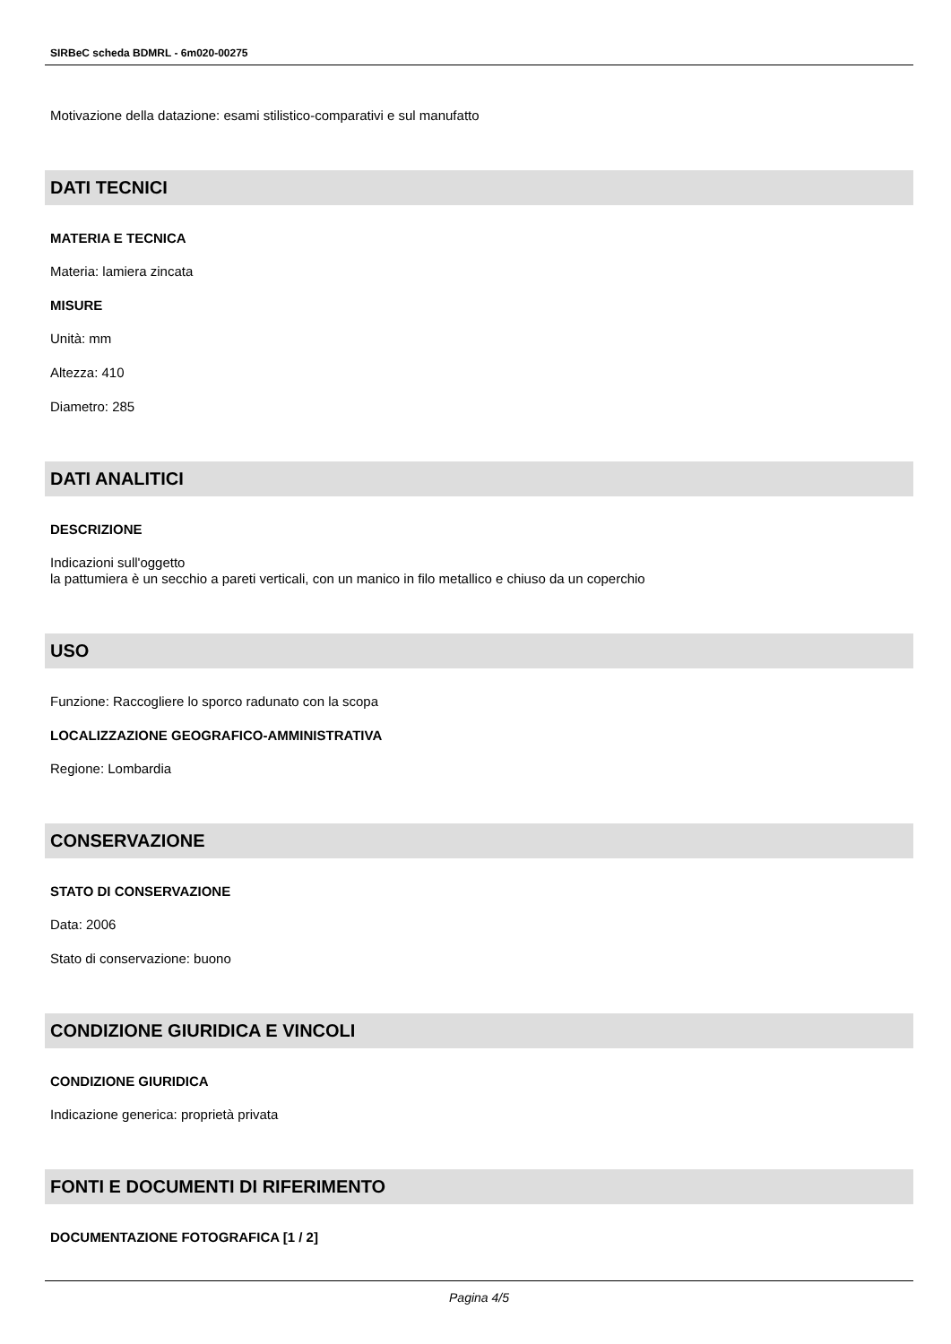SIRBeC scheda BDMRL - 6m020-00275
Motivazione della datazione: esami stilistico-comparativi e sul manufatto
DATI TECNICI
MATERIA E TECNICA
Materia: lamiera zincata
MISURE
Unità: mm
Altezza: 410
Diametro: 285
DATI ANALITICI
DESCRIZIONE
Indicazioni sull'oggetto
la pattumiera è un secchio a pareti verticali, con un manico in filo metallico e chiuso da un coperchio
USO
Funzione: Raccogliere lo sporco radunato con la scopa
LOCALIZZAZIONE GEOGRAFICO-AMMINISTRATIVA
Regione: Lombardia
CONSERVAZIONE
STATO DI CONSERVAZIONE
Data: 2006
Stato di conservazione: buono
CONDIZIONE GIURIDICA E VINCOLI
CONDIZIONE GIURIDICA
Indicazione generica: proprietà privata
FONTI E DOCUMENTI DI RIFERIMENTO
DOCUMENTAZIONE FOTOGRAFICA [1 / 2]
Pagina 4/5